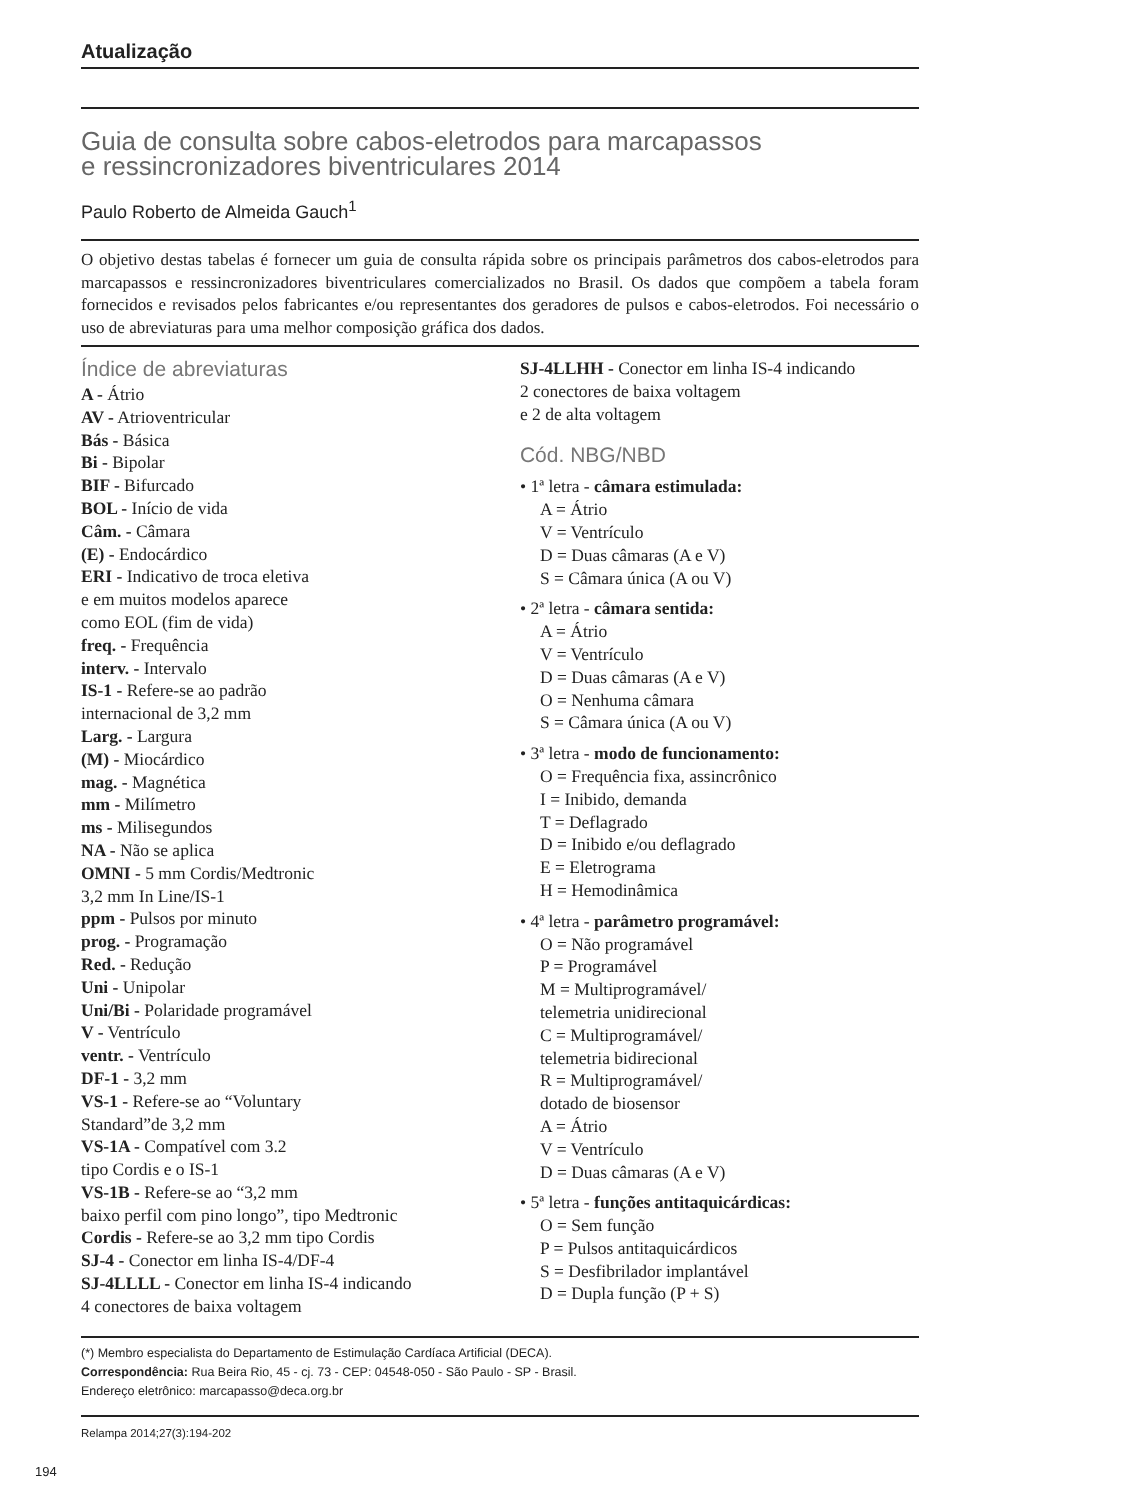Atualização
Guia de consulta sobre cabos-eletrodos para marcapassos
e ressincronizadores biventriculares 2014
Paulo Roberto de Almeida Gauch<sup>1</sup>
O objetivo destas tabelas é fornecer um guia de consulta rápida sobre os principais parâmetros dos cabos-eletrodos para marcapassos e ressincronizadores biventriculares comercializados no Brasil. Os dados que compõem a tabela foram fornecidos e revisados pelos fabricantes e/ou representantes dos geradores de pulsos e cabos-eletrodos. Foi necessário o uso de abreviaturas para uma melhor composição gráfica dos dados.
Índice de abreviaturas
A - Átrio
AV - Atrioventricular
Bás - Básica
Bi - Bipolar
BIF - Bifurcado
BOL - Início de vida
Câm. - Câmara
(E) - Endocárdico
ERI - Indicativo de troca eletiva
e em muitos modelos aparece
como EOL (fim de vida)
freq. - Frequência
interv. - Intervalo
IS-1 - Refere-se ao padrão
internacional de 3,2 mm
Larg. - Largura
(M) - Miocárdico
mag. - Magnética
mm - Milímetro
ms - Milisegundos
NA - Não se aplica
OMNI - 5 mm Cordis/Medtronic
3,2 mm In Line/IS-1
ppm - Pulsos por minuto
prog. - Programação
Red. - Redução
Uni - Unipolar
Uni/Bi - Polaridade programável
V - Ventrículo
ventr. - Ventrículo
DF-1 - 3,2 mm
VS-1 - Refere-se ao “Voluntary
Standard”de 3,2 mm
VS-1A - Compatível com 3.2
tipo Cordis e o IS-1
VS-1B - Refere-se ao “3,2 mm
baixo perfil com pino longo”, tipo Medtronic
Cordis - Refere-se ao 3,2 mm tipo Cordis
SJ-4 - Conector em linha IS-4/DF-4
SJ-4LLLL - Conector em linha IS-4 indicando
4 conectores de baixa voltagem
SJ-4LLHH - Conector em linha IS-4 indicando
2 conectores de baixa voltagem
e 2 de alta voltagem
Cód. NBG/NBD
• 1ª letra - câmara estimulada:
A = Átrio
V = Ventrículo
D = Duas câmaras (A e V)
S = Câmara única (A ou V)
• 2ª letra - câmara sentida:
A = Átrio
V = Ventrículo
D = Duas câmaras (A e V)
O = Nenhuma câmara
S = Câmara única (A ou V)
• 3ª letra - modo de funcionamento:
O = Frequência fixa, assincrônico
I = Inibido, demanda
T = Deflagrado
D = Inibido e/ou deflagrado
E = Eletrograma
H = Hemodinâmica
• 4ª letra - parâmetro programável:
O = Não programável
P = Programável
M = Multiprogramável/
telemetria unidirecional
C = Multiprogramável/
telemetria bidirecional
R = Multiprogramável/
dotado de biosensor
A = Átrio
V = Ventrículo
D = Duas câmaras (A e V)
• 5ª letra - funções antitaquicárdicas:
O = Sem função
P = Pulsos antitaquicárdicos
S = Desfibrilador implantável
D = Dupla função (P + S)
(*) Membro especialista do Departamento de Estimulação Cardíaca Artificial (DECA).
Correspondência: Rua Beira Rio, 45 - cj. 73 - CEP: 04548-050 - São Paulo - SP - Brasil.
Endereço eletrônico: marcapasso@deca.org.br
Relampa 2014;27(3):194-202
194